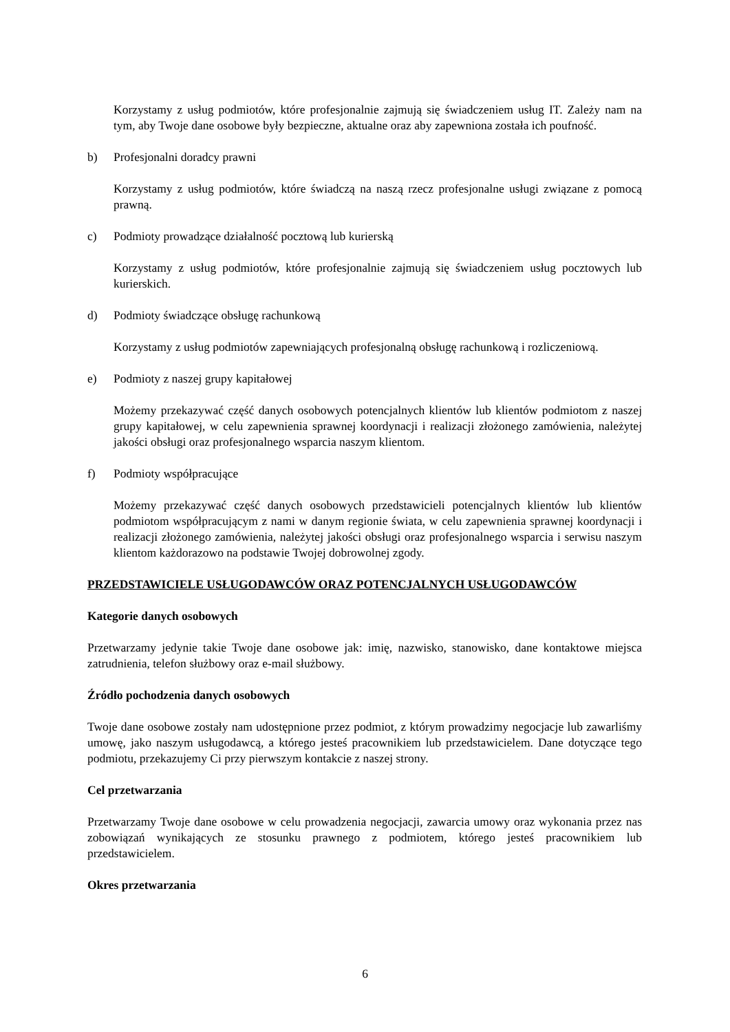Korzystamy z usług podmiotów, które profesjonalnie zajmują się świadczeniem usług IT. Zależy nam na tym, aby Twoje dane osobowe były bezpieczne, aktualne oraz aby zapewniona została ich poufność.
b) Profesjonalni doradcy prawni
Korzystamy z usług podmiotów, które świadczą na naszą rzecz profesjonalne usługi związane z pomocą prawną.
c) Podmioty prowadzące działalność pocztową lub kurierską
Korzystamy z usług podmiotów, które profesjonalnie zajmują się świadczeniem usług pocztowych lub kurierskich.
d) Podmioty świadczące obsługę rachunkową
Korzystamy z usług podmiotów zapewniających profesjonalną obsługę rachunkową i rozliczeniową.
e) Podmioty z naszej grupy kapitałowej
Możemy przekazywać część danych osobowych potencjalnych klientów lub klientów podmiotom z naszej grupy kapitałowej, w celu zapewnienia sprawnej koordynacji i realizacji złożonego zamówienia, należytej jakości obsługi oraz profesjonalnego wsparcia naszym klientom.
f) Podmioty współpracujące
Możemy przekazywać część danych osobowych przedstawicieli potencjalnych klientów lub klientów podmiotom współpracującym z nami w danym regionie świata, w celu zapewnienia sprawnej koordynacji i realizacji złożonego zamówienia, należytej jakości obsługi oraz profesjonalnego wsparcia i serwisu naszym klientom każdorazowo na podstawie Twojej dobrowolnej zgody.
PRZEDSTAWICIELE USŁUGODAWCÓW ORAZ POTENCJALNYCH USŁUGODAWCÓW
Kategorie danych osobowych
Przetwarzamy jedynie takie Twoje dane osobowe jak: imię, nazwisko, stanowisko, dane kontaktowe miejsca zatrudnienia, telefon służbowy oraz e-mail służbowy.
Źródło pochodzenia danych osobowych
Twoje dane osobowe zostały nam udostępnione przez podmiot, z którym prowadzimy negocjacje lub zawarliśmy umowę, jako naszym usługodawcą, a którego jesteś pracownikiem lub przedstawicielem. Dane dotyczące tego podmiotu, przekazujemy Ci przy pierwszym kontakcie z naszej strony.
Cel przetwarzania
Przetwarzamy Twoje dane osobowe w celu prowadzenia negocjacji, zawarcia umowy oraz wykonania przez nas zobowiązań wynikających ze stosunku prawnego z podmiotem, którego jesteś pracownikiem lub przedstawicielem.
Okres przetwarzania
6